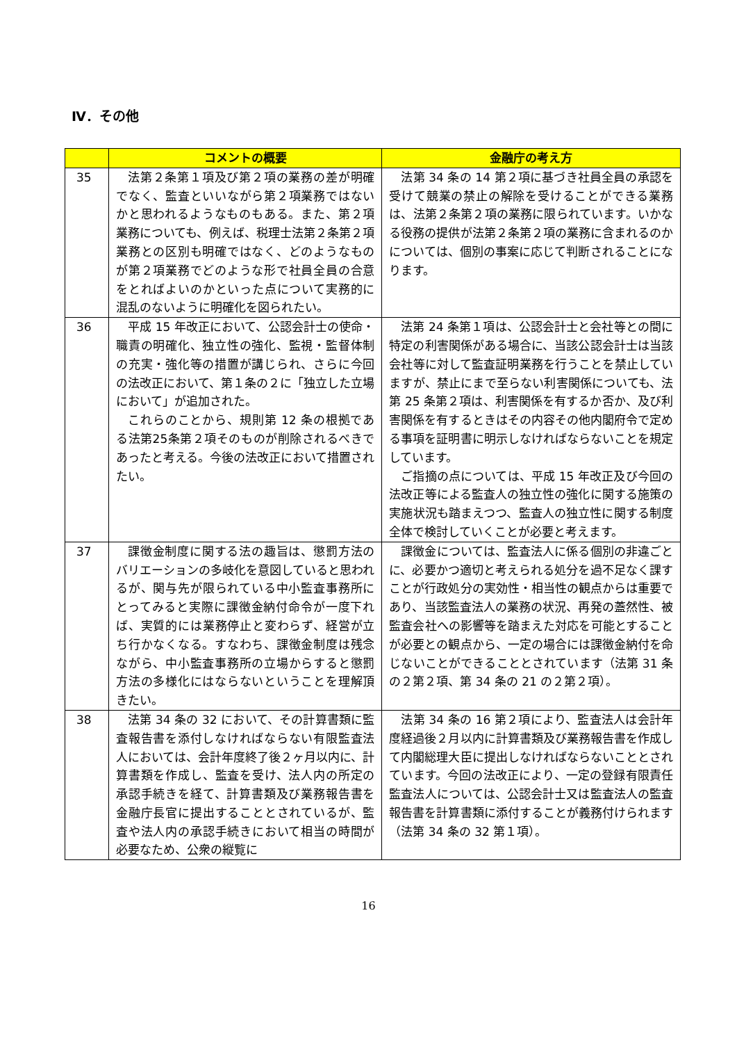Ⅳ．その他
| | コメントの概要 | 金融庁の考え方 |
| --- | --- | --- |
| 35 | 法第２条第１項及び第２項の業務の差が明確でなく、監査といいながら第２項業務ではないかと思われるようなものもある。また、第２項業務についても、例えば、税理士法第２条第２項業務との区別も明確ではなく、どのようなものが第２項業務でどのような形で社員全員の合意をとればよいのかといった点について実務的に混乱のないように明確化を図られたい。 | 法第 34 条の 14 第２項に基づき社員全員の承認を受けて競業の禁止の解除を受けることができる業務は、法第２条第２項の業務に限られています。いかなる役務の提供が法第２条第２項の業務に含まれるのかについては、個別の事案に応じて判断されることになります。 |
| 36 | 平成 15 年改正において、公認会計士の使命・職責の明確化、独立性の強化、監視・監督体制の充実・強化等の措置が講じられ、さらに今回の法改正において、第１条の２に「独立した立場において」が追加された。 これらのことから、規則第 12 条の根拠である法第25条第２項そのものが削除されるべきであったと考える。今後の法改正において措置されたい。 | 法第 24 条第１項は、公認会計士と会社等との間に特定の利害関係がある場合に、当該公認会計士は当該会社等に対して監査証明業務を行うことを禁止していますが、禁止にまで至らない利害関係についても、法第 25 条第２項は、利害関係を有するか否か、及び利害関係を有するときはその内容その他内閣府令で定める事項を証明書に明示しなければならないことを規定しています。 ご指摘の点については、平成 15 年改正及び今回の法改正等による監査人の独立性の強化に関する施策の実施状況も踏まえつつ、監査人の独立性に関する制度全体で検討していくことが必要と考えます。 |
| 37 | 課徴金制度に関する法の趣旨は、懲罰方法のバリエーションの多岐化を意図していると思われるが、関与先が限られている中小監査事務所にとってみると実際に課徴金納付命令が一度下れば、実質的には業務停止と変わらず、経営が立ち行かなくなる。すなわち、課徴金制度は残念ながら、中小監査事務所の立場からすると懲罰方法の多様化にはならないということを理解頂きたい。 | 課徴金については、監査法人に係る個別の非違ごとに、必要かつ適切と考えられる処分を過不足なく課すことが行政処分の実効性・相当性の観点からは重要であり、当該監査法人の業務の状況、再発の蓋然性、被監査会社への影響等を踏まえた対応を可能とすることが必要との観点から、一定の場合には課徴金納付を命じないことができることとされています（法第 31 条の２第２項、第 34 条の 21 の２第２項）。 |
| 38 | 法第 34 条の 32 において、その計算書類に監査報告書を添付しなければならない有限監査法人においては、会計年度終了後２ヶ月以内に、計算書類を作成し、監査を受け、法人内の所定の承認手続きを経て、計算書類及び業務報告書を金融庁長官に提出することとされているが、監査や法人内の承認手続きにおいて相当の時間が必要なため、公衆の縦覧に | 法第 34 条の 16 第２項により、監査法人は会計年度経過後２月以内に計算書類及び業務報告書を作成して内閣総理大臣に提出しなければならないこととされています。今回の法改正により、一定の登録有限責任監査法人については、公認会計士又は監査法人の監査報告書を計算書類に添付することが義務付けられます（法第 34 条の 32 第１項）。 |
16